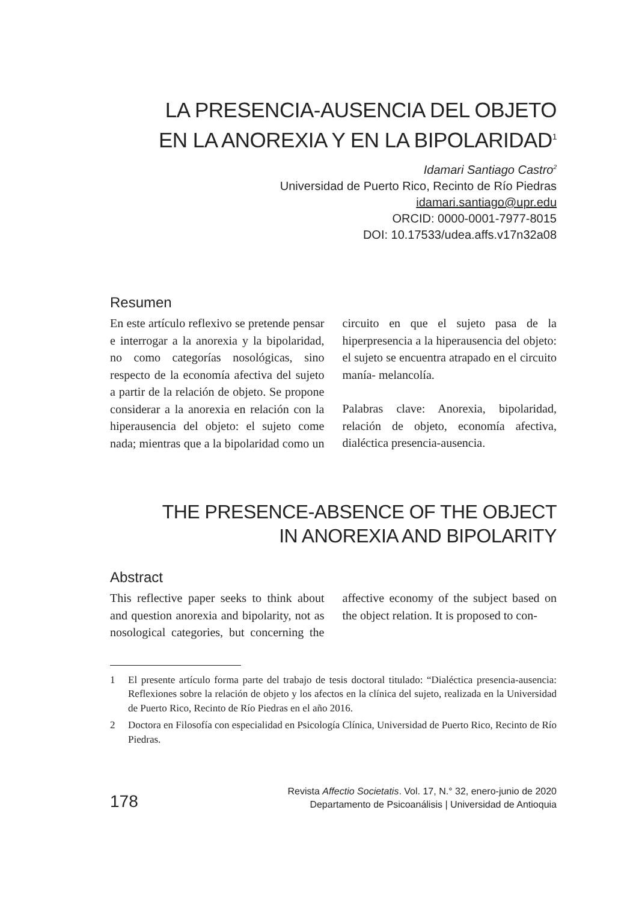LA PRESENCIA-AUSENCIA DEL OBJETO
EN LA ANOREXIA Y EN LA BIPOLARIDAD<sup>1</sup>
Idamari Santiago Castro<sup>2</sup>
Universidad de Puerto Rico, Recinto de Río Piedras
idamari.santiago@upr.edu
ORCID: 0000-0001-7977-8015
DOI: 10.17533/udea.affs.v17n32a08
Resumen
En este artículo reflexivo se pretende pensar e interrogar a la anorexia y la bipolaridad, no como categorías nosológicas, sino respecto de la economía afectiva del sujeto a partir de la relación de objeto. Se propone considerar a la anorexia en relación con la hiperausencia del objeto: el sujeto come nada; mientras que a la bipolaridad como un circuito en que el sujeto pasa de la hiperpresencia a la hiperausencia del objeto: el sujeto se encuentra atrapado en el circuito manía- melancolía.
Palabras clave: Anorexia, bipolaridad, relación de objeto, economía afectiva, dialéctica presencia-ausencia.
THE PRESENCE-ABSENCE OF THE OBJECT
IN ANOREXIA AND BIPOLARITY
Abstract
This reflective paper seeks to think about and question anorexia and bipolarity, not as nosological categories, but concerning the affective economy of the subject based on the object relation. It is proposed to con-
1 El presente artículo forma parte del trabajo de tesis doctoral titulado: “Dialéctica presencia-ausencia: Reflexiones sobre la relación de objeto y los afectos en la clínica del sujeto, realizada en la Universidad de Puerto Rico, Recinto de Río Piedras en el año 2016.
2 Doctora en Filosofía con especialidad en Psicología Clínica, Universidad de Puerto Rico, Recinto de Río Piedras.
178
Revista Affectio Societatis. Vol. 17, N.° 32, enero-junio de 2020
Departamento de Psicoanálisis | Universidad de Antioquia